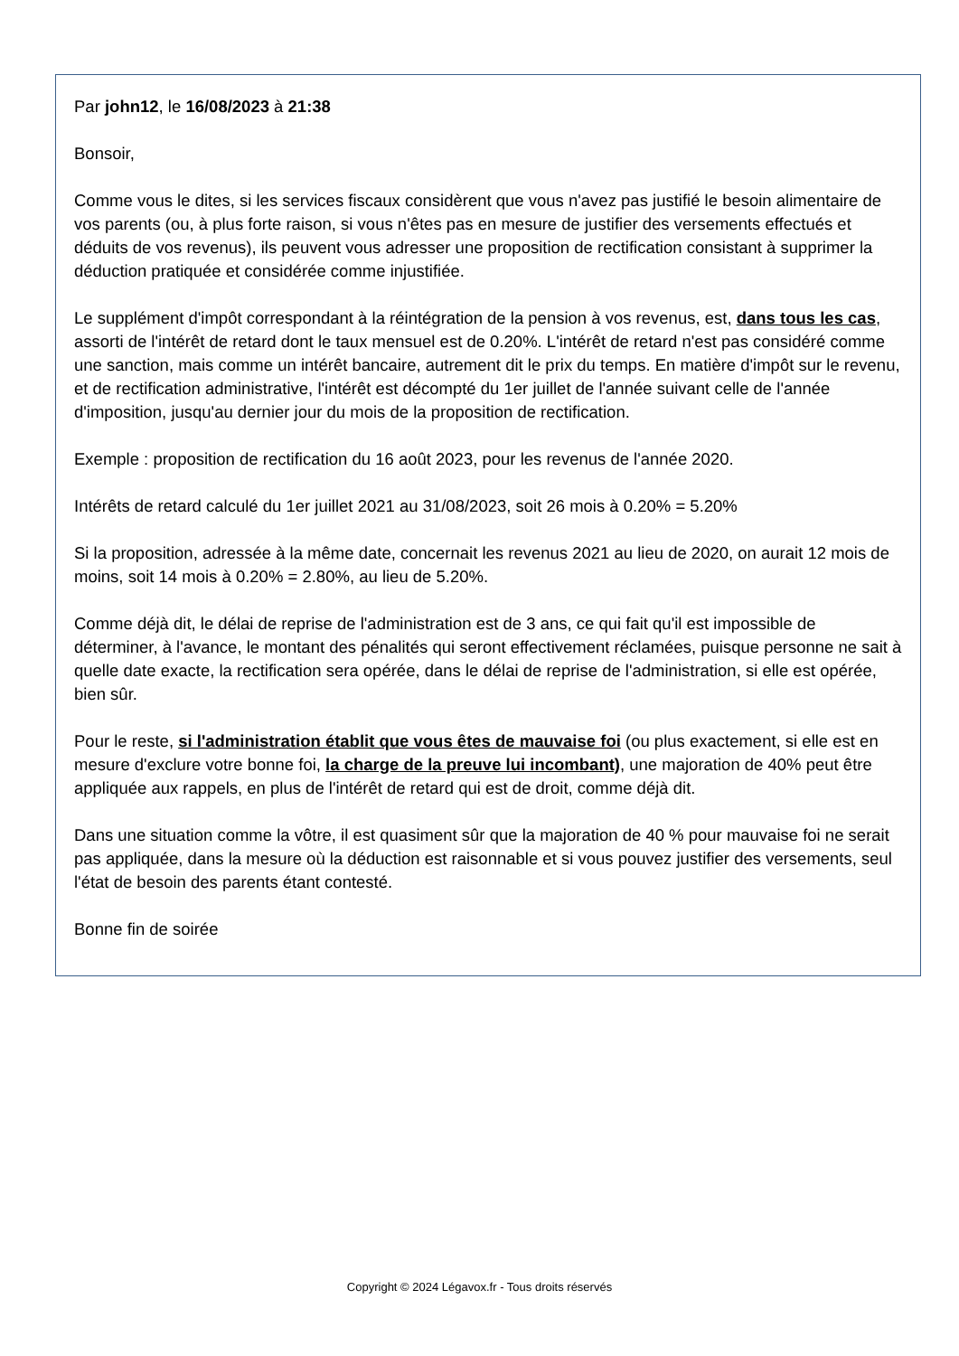Par john12, le 16/08/2023 à 21:38
Bonsoir,
Comme vous le dites, si les services fiscaux considèrent que vous n'avez pas justifié le besoin alimentaire de vos parents (ou, à plus forte raison, si vous n'êtes pas en mesure de justifier des versements effectués et déduits de vos revenus), ils peuvent vous adresser une proposition de rectification consistant à supprimer la déduction pratiquée et considérée comme injustifiée.
Le supplément d'impôt correspondant à la réintégration de la pension à vos revenus, est, dans tous les cas, assorti de l'intérêt de retard dont le taux mensuel est de 0.20%. L'intérêt de retard n'est pas considéré comme une sanction, mais comme un intérêt bancaire, autrement dit le prix du temps. En matière d'impôt sur le revenu, et de rectification administrative, l'intérêt est décompté du 1er juillet de l'année suivant celle de l'année d'imposition, jusqu'au dernier jour du mois de la proposition de rectification.
Exemple : proposition de rectification du 16 août 2023, pour les revenus de l'année 2020.
Intérêts de retard calculé du 1er juillet 2021 au 31/08/2023, soit 26 mois à 0.20% = 5.20%
Si la proposition, adressée à la même date, concernait les revenus 2021 au lieu de 2020, on aurait 12 mois de moins, soit 14 mois à 0.20% = 2.80%, au lieu de 5.20%.
Comme déjà dit, le délai de reprise de l'administration est de 3 ans, ce qui fait qu'il est impossible de déterminer, à l'avance, le montant des pénalités qui seront effectivement réclamées, puisque personne ne sait à quelle date exacte, la rectification sera opérée, dans le délai de reprise de l'administration, si elle est opérée, bien sûr.
Pour le reste, si l'administration établit que vous êtes de mauvaise foi (ou plus exactement, si elle est en mesure d'exclure votre bonne foi, la charge de la preuve lui incombant), une majoration de 40% peut être appliquée aux rappels, en plus de l'intérêt de retard qui est de droit, comme déjà dit.
Dans une situation comme la vôtre, il est quasiment sûr que la majoration de 40 % pour mauvaise foi ne serait pas appliquée, dans la mesure où la déduction est raisonnable et si vous pouvez justifier des versements, seul l'état de besoin des parents étant contesté.
Bonne fin de soirée
Copyright © 2024 Légavox.fr - Tous droits réservés